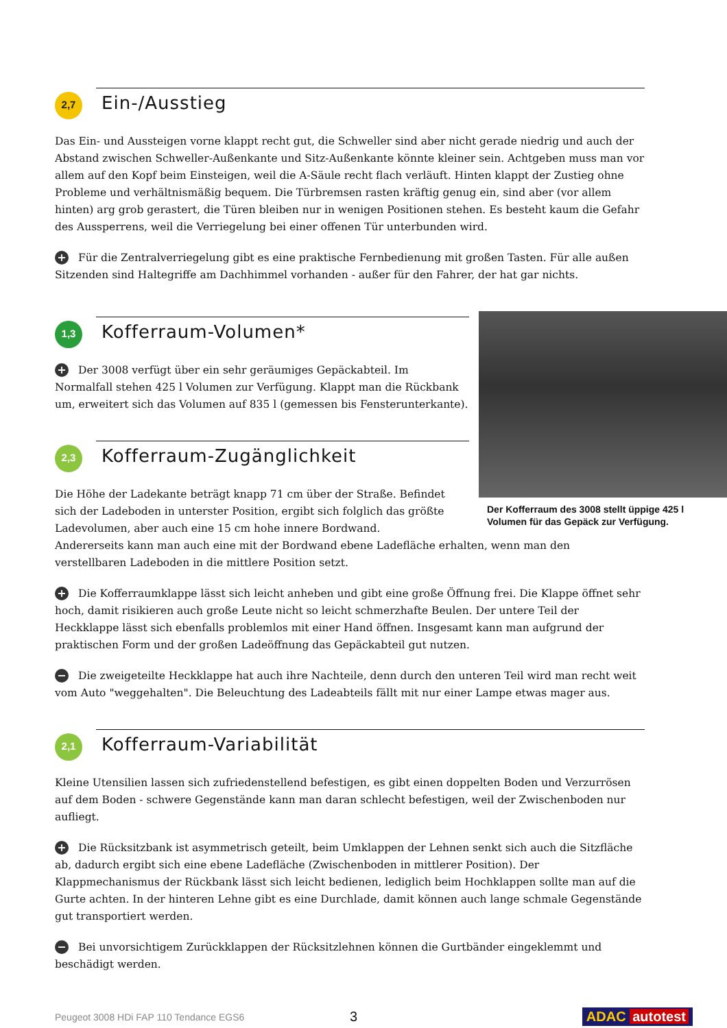2,7
Ein-/Ausstieg
Das Ein- und Aussteigen vorne klappt recht gut, die Schweller sind aber nicht gerade niedrig und auch der Abstand zwischen Schweller-Außenkante und Sitz-Außenkante könnte kleiner sein. Achtgeben muss man vor allem auf den Kopf beim Einsteigen, weil die A-Säule recht flach verläuft. Hinten klappt der Zustieg ohne Probleme und verhältnismäßig bequem. Die Türbremsen rasten kräftig genug ein, sind aber (vor allem hinten) arg grob gerastert, die Türen bleiben nur in wenigen Positionen stehen. Es besteht kaum die Gefahr des Aussperrens, weil die Verriegelung bei einer offenen Tür unterbunden wird.
+ Für die Zentralverriegelung gibt es eine praktische Fernbedienung mit großen Tasten. Für alle außen Sitzenden sind Haltegriffe am Dachhimmel vorhanden - außer für den Fahrer, der hat gar nichts.
1,3
Kofferraum-Volumen*
+ Der 3008 verfügt über ein sehr geräumiges Gepäckabteil. Im Normalfall stehen 425 l Volumen zur Verfügung. Klappt man die Rückbank um, erweitert sich das Volumen auf 835 l (gemessen bis Fensterunterkante).
2,3
Kofferraum-Zugänglichkeit
Die Höhe der Ladekante beträgt knapp 71 cm über der Straße. Befindet sich der Ladeboden in unterster Position, ergibt sich folglich das größte Ladevolumen, aber auch eine 15 cm hohe innere Bordwand.
Der Kofferraum des 3008 stellt üppige 425 l Volumen für das Gepäck zur Verfügung.
Andererseits kann man auch eine mit der Bordwand ebene Ladefläche erhalten, wenn man den verstellbaren Ladeboden in die mittlere Position setzt.
+ Die Kofferraumklappe lässt sich leicht anheben und gibt eine große Öffnung frei. Die Klappe öffnet sehr hoch, damit risikieren auch große Leute nicht so leicht schmerzhafte Beulen. Der untere Teil der Heckklappe lässt sich ebenfalls problemlos mit einer Hand öffnen. Insgesamt kann man aufgrund der praktischen Form und der großen Ladeöffnung das Gepäckabteil gut nutzen.
− Die zweigeteilte Heckklappe hat auch ihre Nachteile, denn durch den unteren Teil wird man recht weit vom Auto "weggehalten". Die Beleuchtung des Ladeabteils fällt mit nur einer Lampe etwas mager aus.
2,1
Kofferraum-Variabilität
Kleine Utensilien lassen sich zufriedenstellend befestigen, es gibt einen doppelten Boden und Verzurrösen auf dem Boden - schwere Gegenstände kann man daran schlecht befestigen, weil der Zwischenboden nur aufliegt.
+ Die Rücksitzbank ist asymmetrisch geteilt, beim Umklappen der Lehnen senkt sich auch die Sitzfläche ab, dadurch ergibt sich eine ebene Ladefläche (Zwischenboden in mittlerer Position). Der Klappmechanismus der Rückbank lässt sich leicht bedienen, lediglich beim Hochklappen sollte man auf die Gurte achten. In der hinteren Lehne gibt es eine Durchlade, damit können auch lange schmale Gegenstände gut transportiert werden.
− Bei unvorsichtigem Zurückklappen der Rücksitzlehnen können die Gurtbänder eingeklemmt und beschädigt werden.
Peugeot 3008 HDi FAP 110 Tendance EGS6 3 ADAC autotest